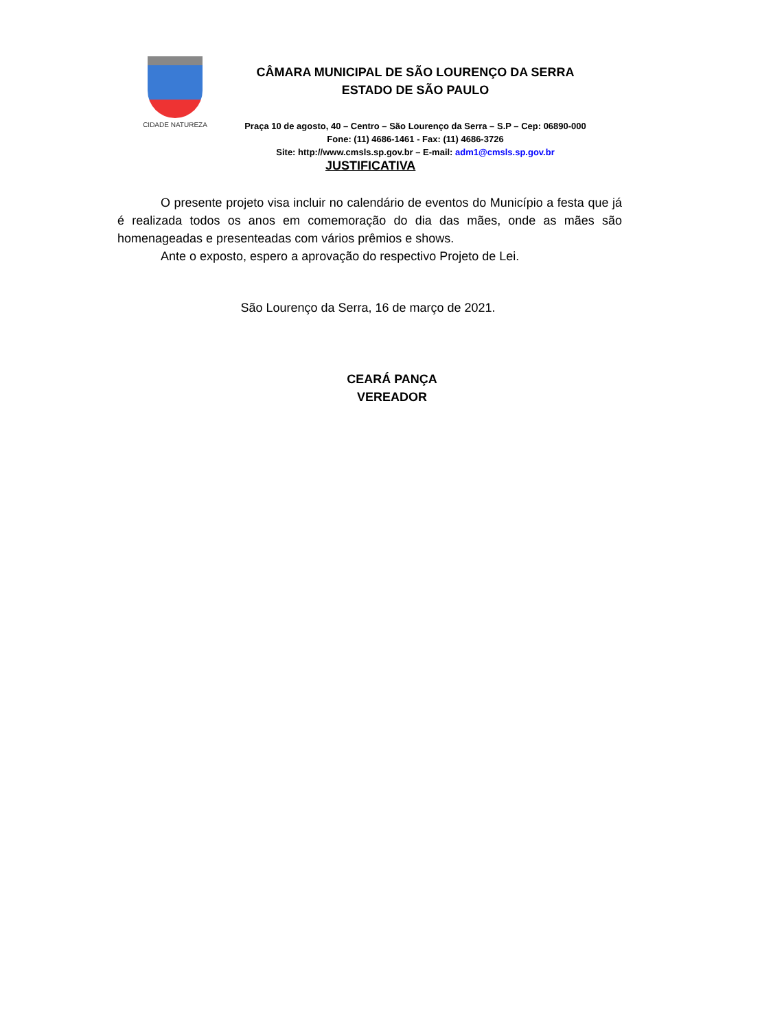CIDADE NATUREZA
CÂMARA MUNICIPAL DE SÃO LOURENÇO DA SERRA
ESTADO DE SÃO PAULO
Praça 10 de agosto, 40 – Centro – São Lourenço da Serra – S.P – Cep: 06890-000
Fone: (11) 4686-1461 - Fax: (11) 4686-3726
Site: http://www.cmsls.sp.gov.br – E-mail: adm1@cmsls.sp.gov.br
JUSTIFICATIVA
O presente projeto visa incluir no calendário de eventos do Município a festa que já é realizada todos os anos em comemoração do dia das mães, onde as mães são homenageadas e presenteadas com vários prêmios e shows.
Ante o exposto, espero a aprovação do respectivo Projeto de Lei.
São Lourenço da Serra, 16 de março de 2021.
CEARÁ PANÇA
VEREADOR